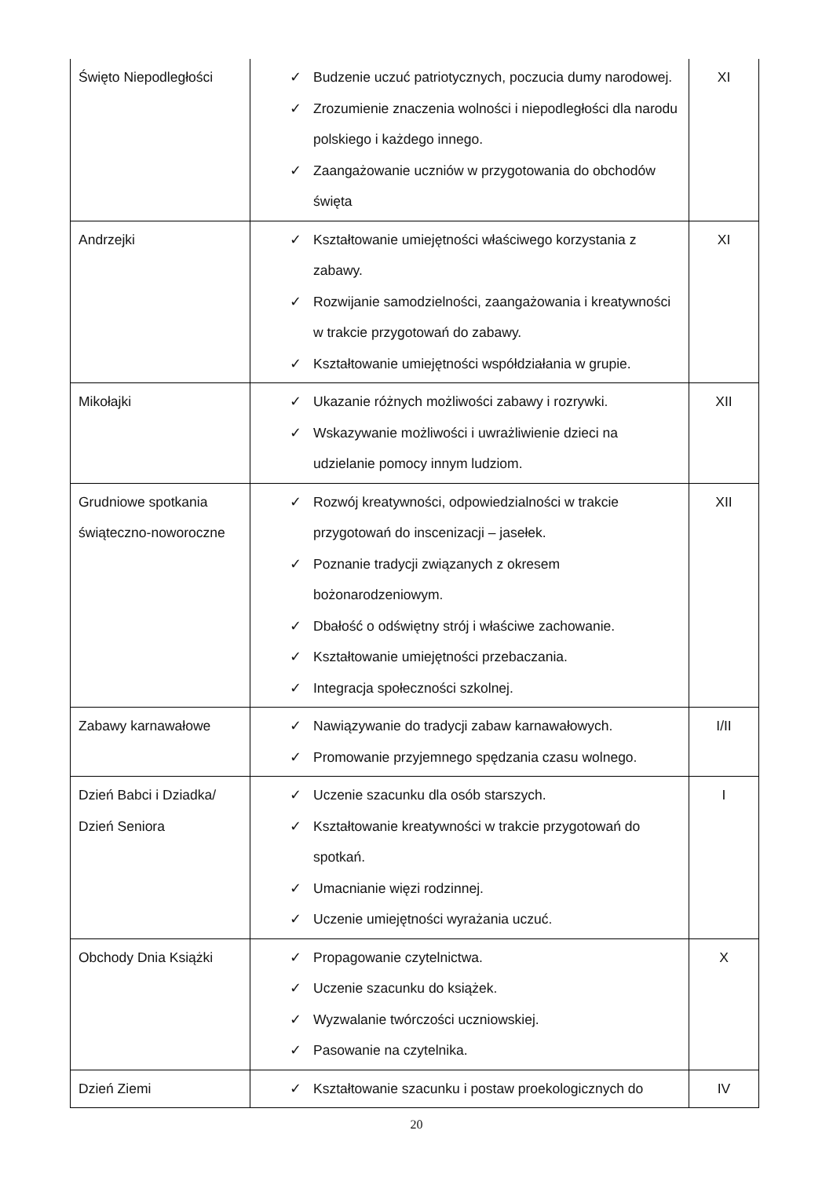| Święto Niepodległości | ✓ Budzenie uczuć patriotycznych, poczucia dumy narodowej. ✓ Zrozumienie znaczenia wolności i niepodległości dla narodu polskiego i każdego innego. ✓ Zaangażowanie uczniów w przygotowania do obchodów święta | XI |
| Andrzejki | ✓ Kształtowanie umiejętności właściwego korzystania z zabawy. ✓ Rozwijanie samodzielności, zaangażowania i kreatywności w trakcie przygotowań do zabawy. ✓ Kształtowanie umiejętności współdziałania w grupie. | XI |
| Mikołajki | ✓ Ukazanie różnych możliwości zabawy i rozrywki. ✓ Wskazywanie możliwości i uwrażliwienie dzieci na udzielanie pomocy innym ludziom. | XII |
| Grudniowe spotkania świąteczno-noworoczne | ✓ Rozwój kreatywności, odpowiedzialności w trakcie przygotowań do inscenizacji – jasełek. ✓ Poznanie tradycji związanych z okresem bożonarodzeniowym. ✓ Dbałość o odświętny strój i właściwe zachowanie. ✓ Kształtowanie umiejętności przebaczania. ✓ Integracja społeczności szkolnej. | XII |
| Zabawy karnawałowe | ✓ Nawiązywanie do tradycji zabaw karnawałowych. ✓ Promowanie przyjemnego spędzania czasu wolnego. | I/II |
| Dzień Babci i Dziadka/ Dzień Seniora | ✓ Uczenie szacunku dla osób starszych. ✓ Kształtowanie kreatywności w trakcie przygotowań do spotkań. ✓ Umacnianie więzi rodzinnej. ✓ Uczenie umiejętności wyrażania uczuć. | I |
| Obchody Dnia Książki | ✓ Propagowanie czytelnictwa. ✓ Uczenie szacunku do książek. ✓ Wyzwalanie twórczości uczniowskiej. ✓ Pasowanie na czytelnika. | X |
| Dzień Ziemi | ✓ Kształtowanie szacunku i postaw proekologicznych do | IV |
20